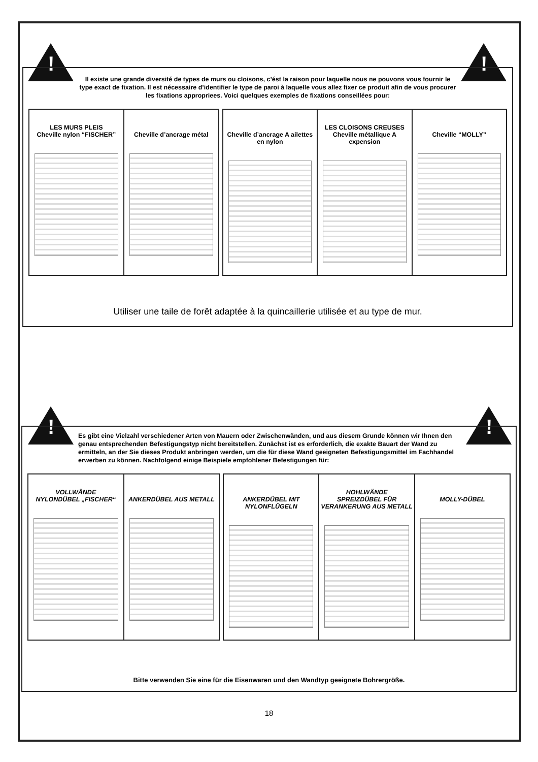! !
Il existe une grande diversité de types de murs ou cloisons, c’ést la raison pour laquelle nous ne pouvons vous fournir le type exact de fixation. Il est nécessaire d’identifier le type de paroi à laquelle vous allez fixer ce produit afin de vous procurer les fixations appropriees. Voici quelques exemples de fixations conseillées pour:
LES MURS PLEIS
Cheville nylon “FISCHER”
Cheville d’ancrage métal
Cheville d’ancrage A ailettes en nylon
LES CLOISONS CREUSES
Cheville métallique A expension
Cheville “MOLLY”
Utiliser une taile de forêt adaptée à la quincaillerie utilisée et au type de mur.
! !
Es gibt eine Vielzahl verschiedener Arten von Mauern oder Zwischenwänden, und aus diesem Grunde können wir Ihnen den genau entsprechenden Befestigungstyp nicht bereitstellen. Zunächst ist es erforderlich, die exakte Bauart der Wand zu ermitteln, an der Sie dieses Produkt anbringen werden, um die für diese Wand geeigneten Befestigungsmittel im Fachhandel erwerben zu können. Nachfolgend einige Beispiele empfohlener Befestigungen für:
VOLLWÄNDE
NYLONDÜBEL „FISCHER“
ANKERDÜBEL AUS METALL
ANKERDÜBEL MIT NYLONFLÜGELN HOHLWÄNDE
SPREIZDÜBEL FÜR VERANKERUNG AUS METALL
MOLLY-DÜBEL
Bitte verwenden Sie eine für die Eisenwaren und den Wandtyp geeignete Bohrergröße.
18